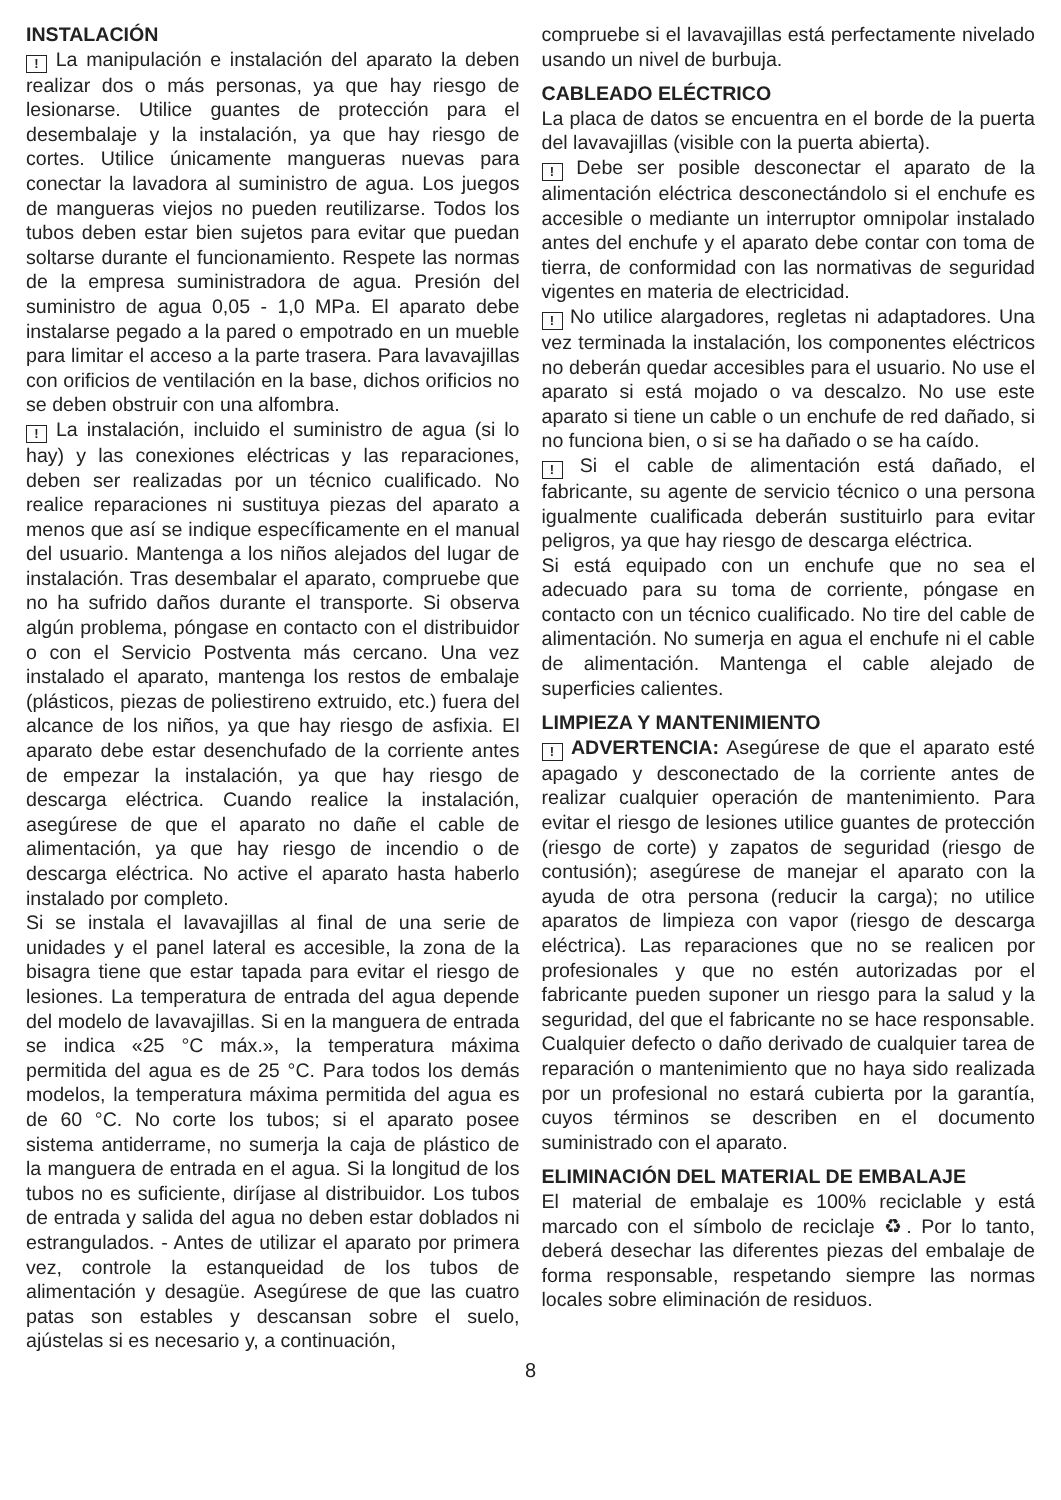INSTALACIÓN
! La manipulación e instalación del aparato la deben realizar dos o más personas, ya que hay riesgo de lesionarse. Utilice guantes de protección para el desembalaje y la instalación, ya que hay riesgo de cortes. Utilice únicamente mangueras nuevas para conectar la lavadora al suministro de agua. Los juegos de mangueras viejos no pueden reutilizarse. Todos los tubos deben estar bien sujetos para evitar que puedan soltarse durante el funcionamiento. Respete las normas de la empresa suministradora de agua. Presión del suministro de agua 0,05 - 1,0 MPa. El aparato debe instalarse pegado a la pared o empotrado en un mueble para limitar el acceso a la parte trasera. Para lavavajillas con orificios de ventilación en la base, dichos orificios no se deben obstruir con una alfombra.
! La instalación, incluido el suministro de agua (si lo hay) y las conexiones eléctricas y las reparaciones, deben ser realizadas por un técnico cualificado. No realice reparaciones ni sustituya piezas del aparato a menos que así se indique específicamente en el manual del usuario. Mantenga a los niños alejados del lugar de instalación. Tras desembalar el aparato, compruebe que no ha sufrido daños durante el transporte. Si observa algún problema, póngase en contacto con el distribuidor o con el Servicio Postventa más cercano. Una vez instalado el aparato, mantenga los restos de embalaje (plásticos, piezas de poliestireno extruido, etc.) fuera del alcance de los niños, ya que hay riesgo de asfixia. El aparato debe estar desenchufado de la corriente antes de empezar la instalación, ya que hay riesgo de descarga eléctrica. Cuando realice la instalación, asegúrese de que el aparato no dañe el cable de alimentación, ya que hay riesgo de incendio o de descarga eléctrica. No active el aparato hasta haberlo instalado por completo.
Si se instala el lavavajillas al final de una serie de unidades y el panel lateral es accesible, la zona de la bisagra tiene que estar tapada para evitar el riesgo de lesiones. La temperatura de entrada del agua depende del modelo de lavavajillas. Si en la manguera de entrada se indica «25 °C máx.», la temperatura máxima permitida del agua es de 25 °C. Para todos los demás modelos, la temperatura máxima permitida del agua es de 60 °C. No corte los tubos; si el aparato posee sistema antiderrame, no sumerja la caja de plástico de la manguera de entrada en el agua. Si la longitud de los tubos no es suficiente, diríjase al distribuidor. Los tubos de entrada y salida del agua no deben estar doblados ni estrangulados. - Antes de utilizar el aparato por primera vez, controle la estanqueidad de los tubos de alimentación y desagüe. Asegúrese de que las cuatro patas son estables y descansan sobre el suelo, ajústelas si es necesario y, a continuación,
compruebe si el lavavajillas está perfectamente nivelado usando un nivel de burbuja.
CABLEADO ELÉCTRICO
La placa de datos se encuentra en el borde de la puerta del lavavajillas (visible con la puerta abierta).
! Debe ser posible desconectar el aparato de la alimentación eléctrica desconectándolo si el enchufe es accesible o mediante un interruptor omnipolar instalado antes del enchufe y el aparato debe contar con toma de tierra, de conformidad con las normativas de seguridad vigentes en materia de electricidad.
! No utilice alargadores, regletas ni adaptadores. Una vez terminada la instalación, los componentes eléctricos no deberán quedar accesibles para el usuario. No use el aparato si está mojado o va descalzo. No use este aparato si tiene un cable o un enchufe de red dañado, si no funciona bien, o si se ha dañado o se ha caído.
! Si el cable de alimentación está dañado, el fabricante, su agente de servicio técnico o una persona igualmente cualificada deberán sustituirlo para evitar peligros, ya que hay riesgo de descarga eléctrica.
Si está equipado con un enchufe que no sea el adecuado para su toma de corriente, póngase en contacto con un técnico cualificado. No tire del cable de alimentación. No sumerja en agua el enchufe ni el cable de alimentación. Mantenga el cable alejado de superficies calientes.
LIMPIEZA Y MANTENIMIENTO
! ADVERTENCIA: Asegúrese de que el aparato esté apagado y desconectado de la corriente antes de realizar cualquier operación de mantenimiento. Para evitar el riesgo de lesiones utilice guantes de protección (riesgo de corte) y zapatos de seguridad (riesgo de contusión); asegúrese de manejar el aparato con la ayuda de otra persona (reducir la carga); no utilice aparatos de limpieza con vapor (riesgo de descarga eléctrica). Las reparaciones que no se realicen por profesionales y que no estén autorizadas por el fabricante pueden suponer un riesgo para la salud y la seguridad, del que el fabricante no se hace responsable. Cualquier defecto o daño derivado de cualquier tarea de reparación o mantenimiento que no haya sido realizada por un profesional no estará cubierta por la garantía, cuyos términos se describen en el documento suministrado con el aparato.
ELIMINACIÓN DEL MATERIAL DE EMBALAJE
El material de embalaje es 100% reciclable y está marcado con el símbolo de reciclaje ♻. Por lo tanto, deberá desechar las diferentes piezas del embalaje de forma responsable, respetando siempre las normas locales sobre eliminación de residuos.
8